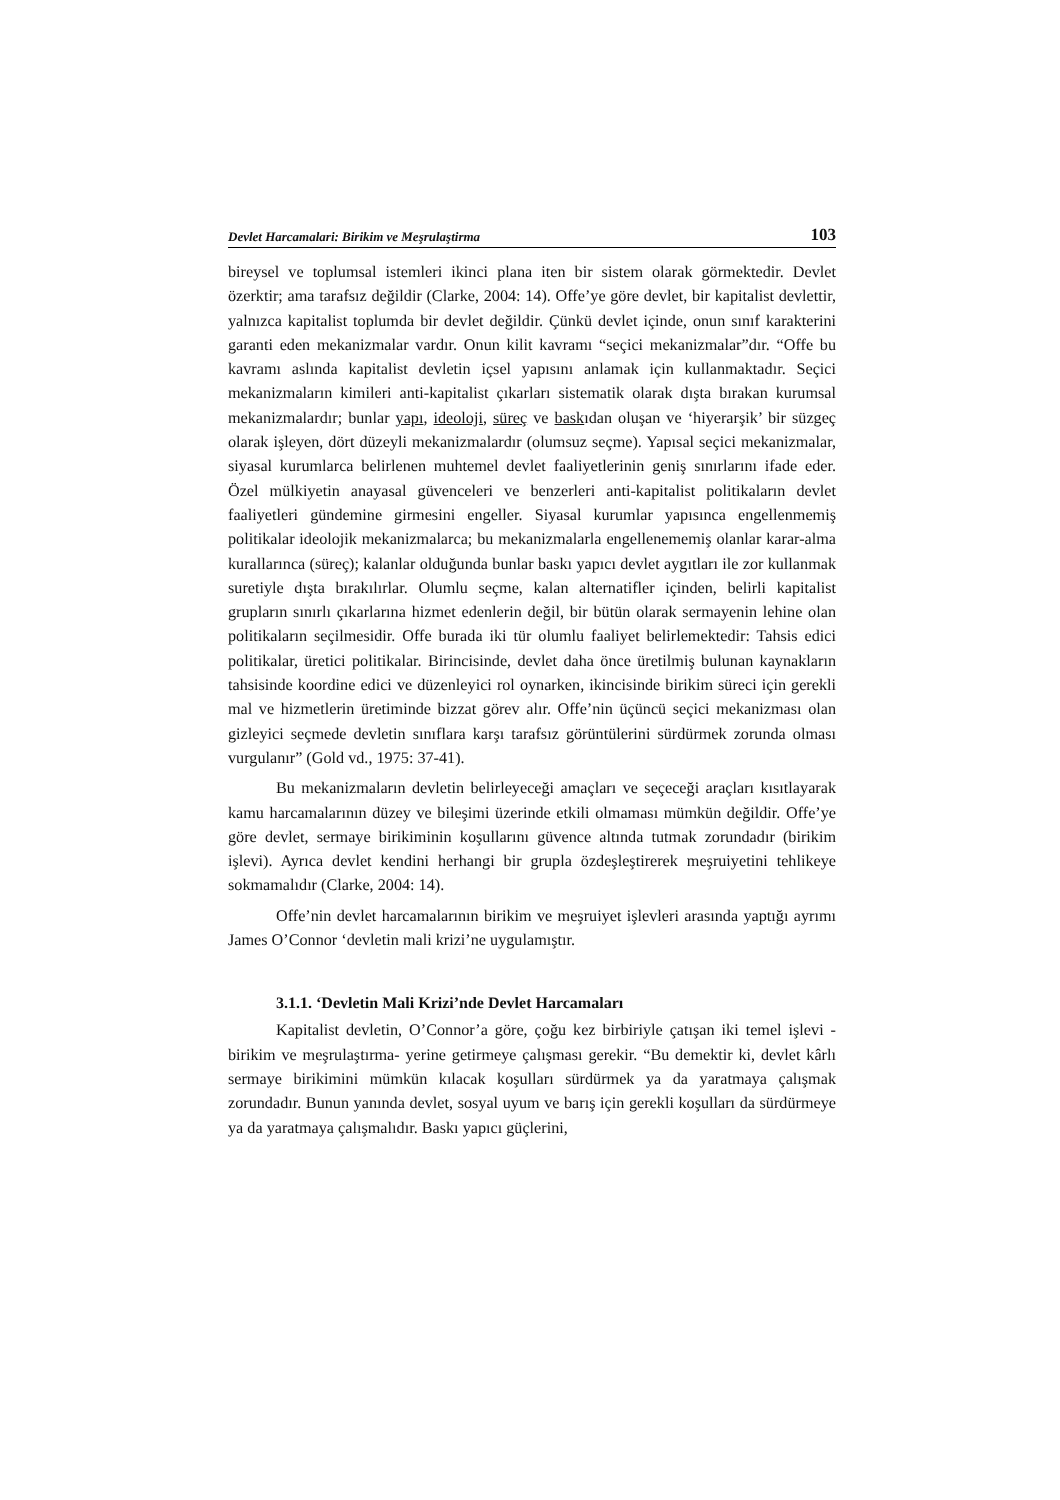Devlet Harcamalari: Birikim ve Meşrulaştirma 103
bireysel ve toplumsal istemleri ikinci plana iten bir sistem olarak görmektedir. Devlet özerktir; ama tarafsız değildir (Clarke, 2004: 14). Offe’ye göre devlet, bir kapitalist devlettir, yalnızca kapitalist toplumda bir devlet değildir. Çünkü devlet içinde, onun sınıf karakterini garanti eden mekanizmalar vardır. Onun kilit kavramı “seçici mekanizmalar”dır. “Offe bu kavramı aslında kapitalist devletin içsel yapısını anlamak için kullanmaktadır. Seçici mekanizmaların kimileri anti-kapitalist çıkarları sistematik olarak dışta bırakan kurumsal mekanizmalardır; bunlar yapı, ideoloji, süreç ve baskıdan oluşan ve ‘hiyerarşik’ bir süzgeç olarak işleyen, dört düzeyli mekanizmalardır (olumsuz seçme). Yapısal seçici mekanizmalar, siyasal kurumlarca belirlenen muhtemel devlet faaliyetlerinin geniş sınırlarını ifade eder. Özel mülkiyetin anayasal güvenceleri ve benzerleri anti-kapitalist politikaların devlet faaliyetleri gündemine girmesini engeller. Siyasal kurumlar yapısınca engellenmemiş politikalar ideolojik mekanizmalarca; bu mekanizmalarla engellenememiş olanlar karar-alma kurallarınca (süreç); kalanlar olduğunda bunlar baskı yapıcı devlet aygıtları ile zor kullanmak suretiyle dışta bırakılırlar. Olumlu seçme, kalan alternatifler içinden, belirli kapitalist grupların sınırlı çıkarlarına hizmet edenlerin değil, bir bütün olarak sermayenin lehine olan politikaların seçilmesidir. Offe burada iki tür olumlu faaliyet belirlemektedir: Tahsis edici politikalar, üretici politikalar. Birincisinde, devlet daha önce üretilmiş bulunan kaynakların tahsisinde koordine edici ve düzenleyici rol oynarken, ikincisinde birikim süreci için gerekli mal ve hizmetlerin üretiminde bizzat görev alır. Offe’nin üçüncü seçici mekanizması olan gizleyici seçmede devletin sınıflara karşı tarafsız görüntülerini sürdürmek zorunda olması vurgulanır” (Gold vd., 1975: 37-41).
Bu mekanizmaların devletin belirleyeceği amaçları ve seçeceği araçları kısıtlayarak kamu harcamalarının düzey ve bileşimi üzerinde etkili olmaması mümkün değildir. Offe’ye göre devlet, sermaye birikiminin koşullarını güvence altında tutmak zorundadır (birikim işlevi). Ayrıca devlet kendini herhangi bir grupla özdeşleştirerek meşruiyetini tehlikeye sokmamalıdır (Clarke, 2004: 14).
Offe’nin devlet harcamalarının birikim ve meşruiyet işlevleri arasında yaptığı ayrımı James O’Connor ‘devletin mali krizi’ne uygulamıştır.
3.1.1. ‘Devletin Mali Krizi’nde Devlet Harcamaları
Kapitalist devletin, O’Connor’a göre, çoğu kez birbiriyle çatışan iki temel işlevi -birikim ve meşrulaştırma- yerine getirmeye çalışması gerekir. “Bu demektir ki, devlet kârlı sermaye birikimini mümkün kılacak koşulları sürdürmek ya da yaratmaya çalışmak zorundadır. Bunun yanında devlet, sosyal uyum ve barış için gerekli koşulları da sürdürmeye ya da yaratmaya çalışmalıdır. Baskı yapıcı güçlerini,